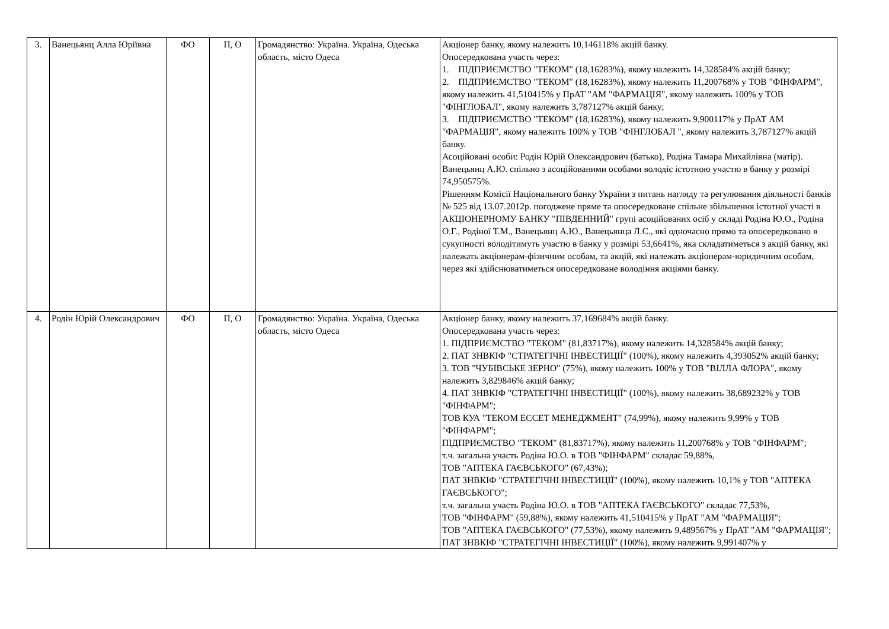| 3. | Ванецьянц Алла Юріївна | ФО | П, О | Громадянство: Україна. Україна, Одеська область, місто Одеса | Акціонер банку, якому належить 10,146118% акцій банку. Опосередкована участь через: 1. ПІДПРИЄМСТВО "ТЕКОМ" (18,16283%), якому належить 14,328584% акцій банку; 2. ПІДПРИЄМСТВО "ТЕКОМ" (18,16283%), якому належить 11,200768% у ТОВ "ФІНФАРМ", якому належить 41,510415% у ПрАТ "АМ "ФАРМАЦІЯ", якому належить 100% у ТОВ "ФІНГЛОБАЛ", якому належить 3,787127% акцій банку; 3. ПІДПРИЄМСТВО "ТЕКОМ" (18,16283%), якому належить 9,900117% у ПрАТ АМ "ФАРМАЦІЯ", якому належить 100% у ТОВ "ФІНГЛОБАЛ ", якому належить 3,787127% акцій банку. Асоційовані особи: Родін Юрій Олександрович (батько), Родіна Тамара Михайлівна (матір). Ванецьянц А.Ю. спільно з асоційованими особами володіє істотною участю в банку у розмірі 74,950575%. Рішенням Комісії Національного банку України з питань нагляду та регулювання діяльності банків № 525 від 13.07.2012р. погоджене пряме та опосередковане спільне збільшення істотної участі в АКЦІОНЕРНОМУ БАНКУ "ПІВДЕННИЙ" групі асоційованих осіб у складі Родіна Ю.О., Родіна О.Г., Родіної Т.М., Ванецьянц А.Ю., Ванецьянца Л.С., які одночасно прямо та опосередковано в сукупності володітимуть участю в банку у розмірі 53,6641%, яка складатиметься з акцій банку, які належать акціонерам-фізичним особам, та акцій, які належать акціонерам-юридичним особам, через які здійснюватиметься опосередковане володіння акціями банку. |
| 4. | Родін Юрій Олександрович | ФО | П, О | Громадянство: Україна. Україна, Одеська область, місто Одеса | Акціонер банку, якому належить 37,169684% акцій банку. Опосередкована участь через: 1. ПІДПРИЄМСТВО "ТЕКОМ" (81,83717%), якому належить 14,328584% акцій банку; 2. ПАТ ЗНВКІФ "СТРАТЕГІЧНІ ІНВЕСТИЦІЇ" (100%), якому належить 4,393052% акцій банку; 3. ТОВ "ЧУБІВСЬКЕ ЗЕРНО" (75%), якому належить 100% у ТОВ "ВІЛЛА ФЛОРА", якому належить 3,829846% акцій банку; 4. ПАТ ЗНВКІФ "СТРАТЕГІЧНІ ІНВЕСТИЦІЇ" (100%), якому належить 38,689232% у ТОВ "ФІНФАРМ"; ТОВ КУА "ТЕКОМ ЕССЕТ МЕНЕДЖМЕНТ" (74,99%), якому належить 9,99% у ТОВ "ФІНФАРМ"; ПІДПРИЄМСТВО "ТЕКОМ" (81,83717%), якому належить 11,200768% у ТОВ "ФІНФАРМ"; т.ч. загальна участь Родіна Ю.О. в ТОВ "ФІНФАРМ" складає 59,88%, ТОВ "АПТЕКА ГАЄВСЬКОГО" (67,43%); ПАТ ЗНВКІФ "СТРАТЕГІЧНІ ІНВЕСТИЦІЇ" (100%), якому належить 10,1% у ТОВ "АПТЕКА ГАЄВСЬКОГО"; т.ч. загальна участь Родіна Ю.О. в ТОВ "АПТЕКА ГАЄВСЬКОГО" складає 77,53%, ТОВ "ФІНФАРМ" (59,88%), якому належить 41,510415% у ПрАТ "АМ "ФАРМАЦІЯ"; ТОВ "АПТЕКА ГАЄВСЬКОГО" (77,53%), якому належить 9,489567% у ПрАТ "АМ "ФАРМАЦІЯ"; ПАТ ЗНВКІФ "СТРАТЕГІЧНІ ІНВЕСТИЦІЇ" (100%), якому належить 9,991407% у |